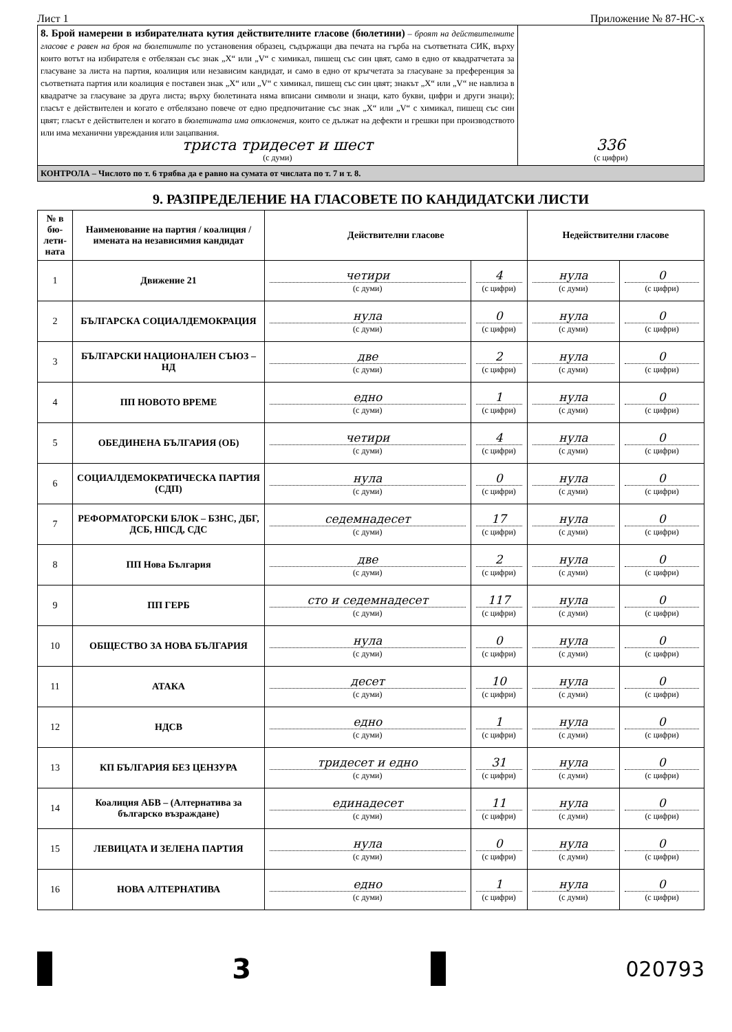Лист 1 Приложение № 87-НС-х
| 8. Брой намерени в избирателната кутия действителните гласове (бюлетини) – броят на действителните гласове е равен на броя на бюлетините по установения образец, съдържащи два печата на гърба на съответната СИК, върху които вотът на избирателя е отбелязан със знак „X“ или „V“ с химикал, пишещ със син цвят, само в едно от квадратчетата за гласуване за листа на партия, коалиция или независим кандидат, и само в едно от кръгчетата за гласуване за преференция за съответната партия или коалиция е поставен знак „X“ или „V“ с химикал, пишещ със син цвят; знакът „X“ или „V“ не навлиза в квадратче за гласуване за друга листа; върху бюлетината няма вписани символи и знаци, като букви, цифри и други знаци); гласът е действителен и когато е отбелязано повече от едно предпочитание със знак „X“ или „V“ с химикал, пишещ със син цвят; гласът е действителен и когато в бюлетината има отклонения , които се дължат на дефекти и грешки при производството или има механични увреждания или зацапвания. триста тридесет и шест (с думи) | 336 (с цифри) |
| КОНТРОЛА – Числото по т. 6 трябва да е равно на сумата от числата по т. 7 и т. 8. | |
9. РАЗПРЕДЕЛЕНИЕ НА ГЛАСОВЕТЕ ПО КАНДИДАТСКИ ЛИСТИ
| № в бю-лети-ната | Наименование на партия / коалиция / имената на независимия кандидат | Действителни гласове | | Недействителни гласове | |
| --- | --- | --- | --- | --- | --- |
| 1 | Движение 21 | четири (с думи) | 4 (с цифри) | нула (с думи) | 0 (с цифри) |
| 2 | БЪЛГАРСКА СОЦИАЛДЕМОКРАЦИЯ | нула (с думи) | 0 (с цифри) | нула (с думи) | 0 (с цифри) |
| 3 | БЪЛГАРСКИ НАЦИОНАЛЕН СЪЮЗ – НД | две (с думи) | 2 (с цифри) | нула (с думи) | 0 (с цифри) |
| 4 | ПП НОВОТО ВРЕМЕ | едно (с думи) | 1 (с цифри) | нула (с думи) | 0 (с цифри) |
| 5 | ОБЕДИНЕНА БЪЛГАРИЯ (ОБ) | четири (с думи) | 4 (с цифри) | нула (с думи) | 0 (с цифри) |
| 6 | СОЦИАЛДЕМОКРАТИЧЕСКА ПАРТИЯ (СДП) | нула (с думи) | 0 (с цифри) | нула (с думи) | 0 (с цифри) |
| 7 | РЕФОРМАТОРСКИ БЛОК – БЗНС, ДБГ, ДСБ, НПСД, СДС | седемнадесет (с думи) | 17 (с цифри) | нула (с думи) | 0 (с цифри) |
| 8 | ПП Нова България | две (с думи) | 2 (с цифри) | нула (с думи) | 0 (с цифри) |
| 9 | ПП ГЕРБ | сто и седемнадесет (с думи) | 117 (с цифри) | нула (с думи) | 0 (с цифри) |
| 10 | ОБЩЕСТВО ЗА НОВА БЪЛГАРИЯ | нула (с думи) | 0 (с цифри) | нула (с думи) | 0 (с цифри) |
| 11 | АТАКА | десет (с думи) | 10 (с цифри) | нула (с думи) | 0 (с цифри) |
| 12 | НДСВ | едно (с думи) | 1 (с цифри) | нула (с думи) | 0 (с цифри) |
| 13 | КП БЪЛГАРИЯ БЕЗ ЦЕНЗУРА | тридесет и едно (с думи) | 31 (с цифри) | нула (с думи) | 0 (с цифри) |
| 14 | Коалиция АБВ – (Алтернатива за българско възраждане) | единадесет (с думи) | 11 (с цифри) | нула (с думи) | 0 (с цифри) |
| 15 | ЛЕВИЦАТА И ЗЕЛЕНА ПАРТИЯ | нула (с думи) | 0 (с цифри) | нула (с думи) | 0 (с цифри) |
| 16 | НОВА АЛТЕРНАТИВА | едно (с думи) | 1 (с цифри) | нула (с думи) | 0 (с цифри) |
3
020793